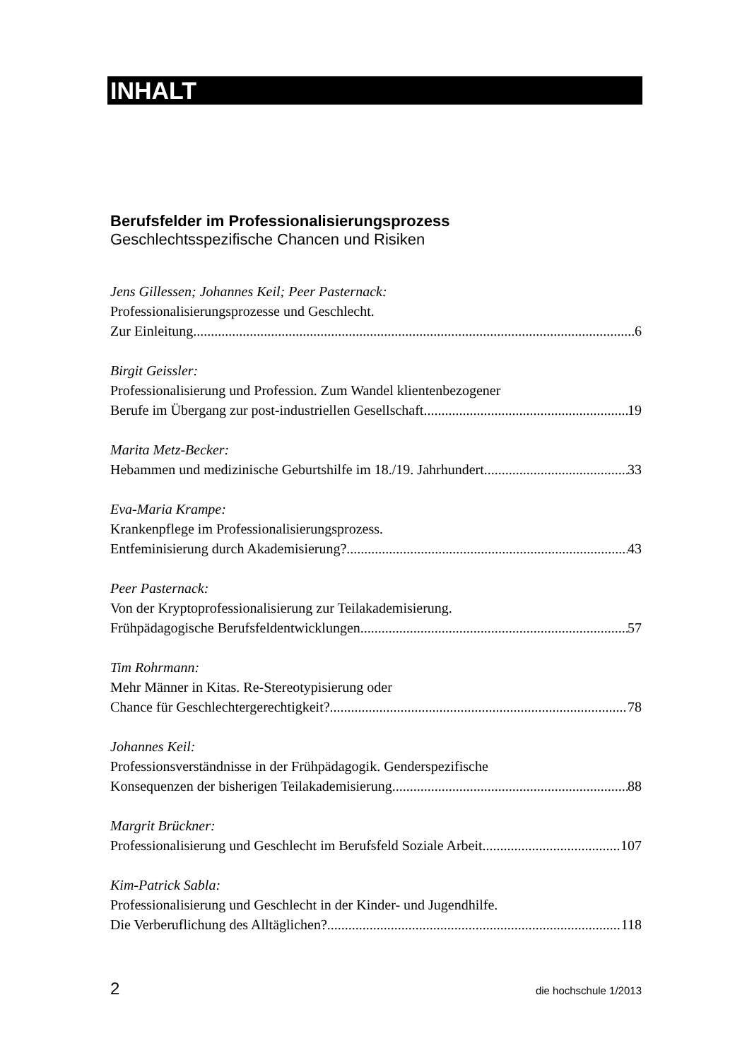INHALT
Berufsfelder im Professionalisierungsprozess
Geschlechtsspezifische Chancen und Risiken
Jens Gillessen; Johannes Keil; Peer Pasternack:
Professionalisierungsprozesse und Geschlecht.
Zur Einleitung 6
Birgit Geissler:
Professionalisierung und Profession. Zum Wandel klientenbezogener
Berufe im Übergang zur post-industriellen Gesellschaft 19
Marita Metz-Becker:
Hebammen und medizinische Geburtshilfe im 18./19. Jahrhundert 33
Eva-Maria Krampe:
Krankenpflege im Professionalisierungsprozess.
Entfeminisierung durch Akademisierung? 43
Peer Pasternack:
Von der Kryptoprofessionalisierung zur Teilakademisierung.
Frühpädagogische Berufsfeldentwicklungen 57
Tim Rohrmann:
Mehr Männer in Kitas. Re-Stereotypisierung oder
Chance für Geschlechtergerechtigkeit? 78
Johannes Keil:
Professionsverständnisse in der Frühpädagogik. Genderspezifische
Konsequenzen der bisherigen Teilakademisierung 88
Margrit Brückner:
Professionalisierung und Geschlecht im Berufsfeld Soziale Arbeit 107
Kim-Patrick Sabla:
Professionalisierung und Geschlecht in der Kinder- und Jugendhilfe.
Die Verberuflichung des Alltäglichen? 118
2 die hochschule 1/2013